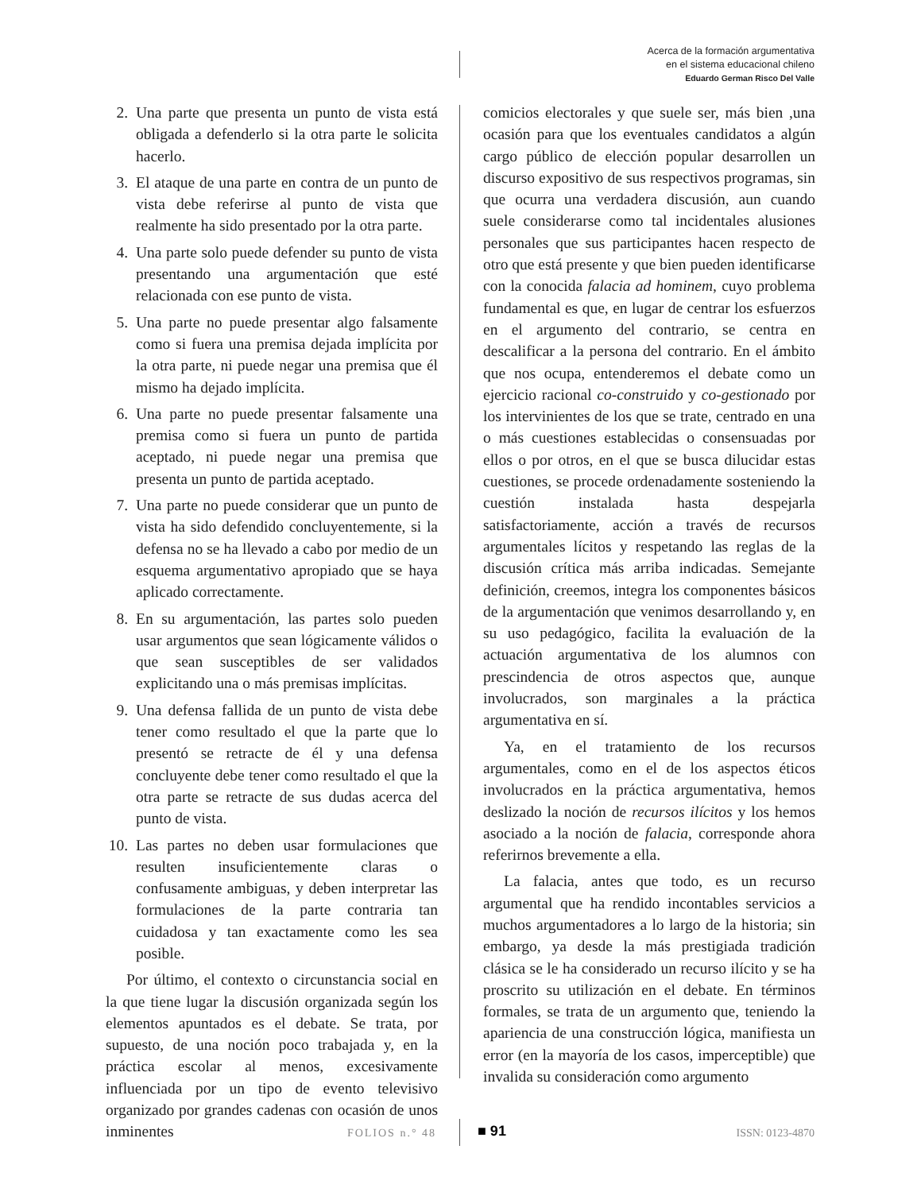Acerca de la formación argumentativa
en el sistema educacional chileno
Eduardo German Risco Del Valle
2. Una parte que presenta un punto de vista está obligada a defenderlo si la otra parte le solicita hacerlo.
3. El ataque de una parte en contra de un punto de vista debe referirse al punto de vista que realmente ha sido presentado por la otra parte.
4. Una parte solo puede defender su punto de vista presentando una argumentación que esté relacionada con ese punto de vista.
5. Una parte no puede presentar algo falsamente como si fuera una premisa dejada implícita por la otra parte, ni puede negar una premisa que él mismo ha dejado implícita.
6. Una parte no puede presentar falsamente una premisa como si fuera un punto de partida aceptado, ni puede negar una premisa que presenta un punto de partida aceptado.
7. Una parte no puede considerar que un punto de vista ha sido defendido concluyentemente, si la defensa no se ha llevado a cabo por medio de un esquema argumentativo apropiado que se haya aplicado correctamente.
8. En su argumentación, las partes solo pueden usar argumentos que sean lógicamente válidos o que sean susceptibles de ser validados explicitando una o más premisas implícitas.
9. Una defensa fallida de un punto de vista debe tener como resultado el que la parte que lo presentó se retracte de él y una defensa concluyente debe tener como resultado el que la otra parte se retracte de sus dudas acerca del punto de vista.
10. Las partes no deben usar formulaciones que resulten insuficientemente claras o confusamente ambiguas, y deben interpretar las formulaciones de la parte contraria tan cuidadosa y tan exactamente como les sea posible.
Por último, el contexto o circunstancia social en la que tiene lugar la discusión organizada según los elementos apuntados es el debate. Se trata, por supuesto, de una noción poco trabajada y, en la práctica escolar al menos, excesivamente influenciada por un tipo de evento televisivo organizado por grandes cadenas con ocasión de unos inminentes
comicios electorales y que suele ser, más bien ,una ocasión para que los eventuales candidatos a algún cargo público de elección popular desarrollen un discurso expositivo de sus respectivos programas, sin que ocurra una verdadera discusión, aun cuando suele considerarse como tal incidentales alusiones personales que sus participantes hacen respecto de otro que está presente y que bien pueden identificarse con la conocida falacia ad hominem, cuyo problema fundamental es que, en lugar de centrar los esfuerzos en el argumento del contrario, se centra en descalificar a la persona del contrario. En el ámbito que nos ocupa, entenderemos el debate como un ejercicio racional co-construido y co-gestionado por los intervinientes de los que se trate, centrado en una o más cuestiones establecidas o consensuadas por ellos o por otros, en el que se busca dilucidar estas cuestiones, se procede ordenadamente sosteniendo la cuestión instalada hasta despejarla satisfactoriamente, acción a través de recursos argumentales lícitos y respetando las reglas de la discusión crítica más arriba indicadas. Semejante definición, creemos, integra los componentes básicos de la argumentación que venimos desarrollando y, en su uso pedagógico, facilita la evaluación de la actuación argumentativa de los alumnos con prescindencia de otros aspectos que, aunque involucrados, son marginales a la práctica argumentativa en sí.
Ya, en el tratamiento de los recursos argumentales, como en el de los aspectos éticos involucrados en la práctica argumentativa, hemos deslizado la noción de recursos ilícitos y los hemos asociado a la noción de falacia, corresponde ahora referirnos brevemente a ella.
La falacia, antes que todo, es un recurso argumental que ha rendido incontables servicios a muchos argumentadores a lo largo de la historia; sin embargo, ya desde la más prestigiada tradición clásica se le ha considerado un recurso ilícito y se ha proscrito su utilización en el debate. En términos formales, se trata de un argumento que, teniendo la apariencia de una construcción lógica, manifiesta un error (en la mayoría de los casos, imperceptible) que invalida su consideración como argumento
FOLIOS n.° 48 ■ 91 ISSN: 0123-4870